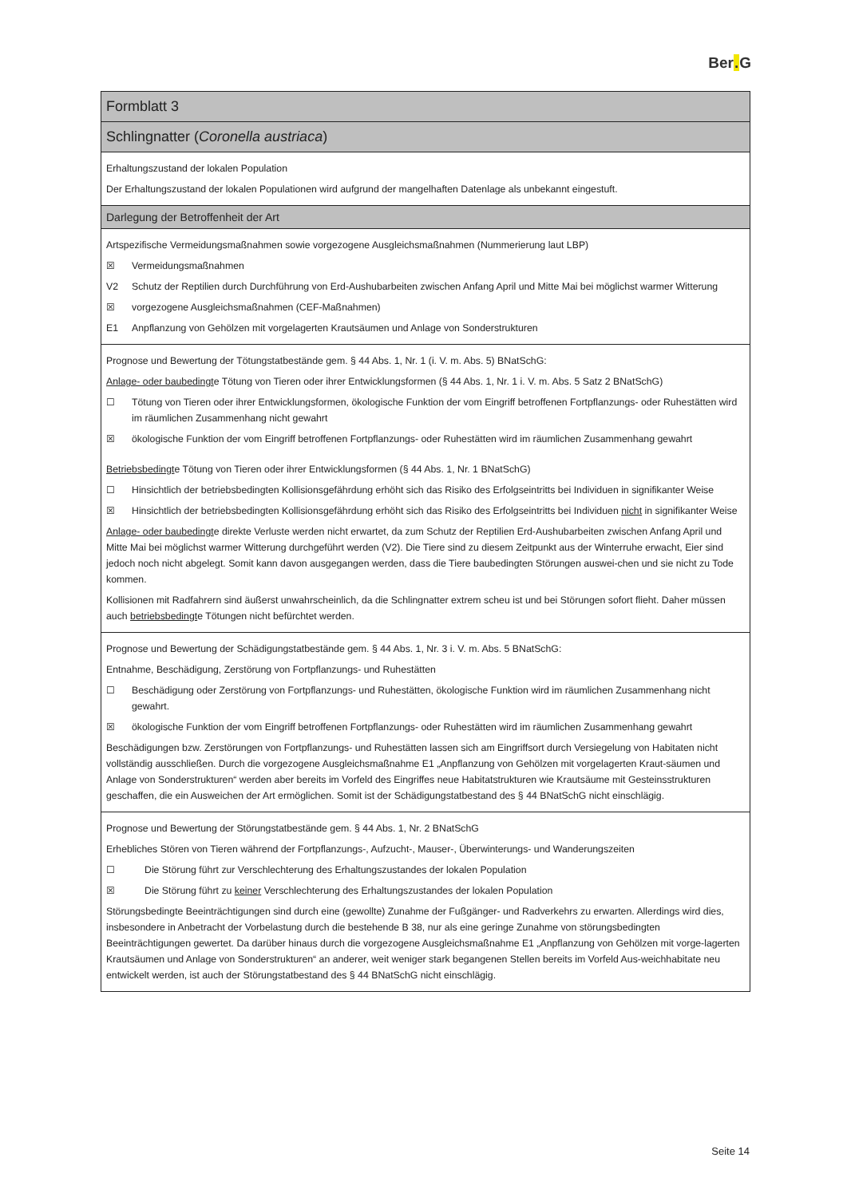Ber. G
| Formblatt 3 |
| Schlingnatter ( Coronella austriaca ) |
| Erhaltungszustand der lokalen Population Der Erhaltungszustand der lokalen Populationen wird aufgrund der mangelhaften Datenlage als unbekannt eingestuft. |
| Darlegung der Betroffenheit der Art |
| Artspezifische Vermeidungsmaßnahmen sowie vorgezogene Ausgleichsmaßnahmen (Nummerierung laut LBP) ☒ Vermeidungsmaßnahmen V2 Schutz der Reptilien durch Durchführung von Erd-Aushubarbeiten zwischen Anfang April und Mitte Mai bei möglichst warmer Witterung ☒ vorgezogene Ausgleichsmaßnahmen (CEF-Maßnahmen) E1 Anpflanzung von Gehölzen mit vorgelagerten Krautsäumen und Anlage von Sonderstrukturen |
| Prognose und Bewertung der Tötungstatbestände gem. § 44 Abs. 1, Nr. 1 (i. V. m. Abs. 5) BNatSchG: Anlage- oder baubedingt e Tötung von Tieren oder ihrer Entwicklungsformen (§ 44 Abs. 1, Nr. 1 i. V. m. Abs. 5 Satz 2 BNatSchG) ☐ Tötung von Tieren oder ihrer Entwicklungsformen, ökologische Funktion der vom Eingriff betroffenen Fortpflanzungs- oder Ruhestätten wird im räumlichen Zusammenhang nicht gewahrt ☒ ökologische Funktion der vom Eingriff betroffenen Fortpflanzungs- oder Ruhestätten wird im räumlichen Zusammenhang gewahrt Betriebsbedingt e Tötung von Tieren oder ihrer Entwicklungsformen (§ 44 Abs. 1, Nr. 1 BNatSchG) ☐ Hinsichtlich der betriebsbedingten Kollisionsgefährdung erhöht sich das Risiko des Erfolgseintritts bei Individuen in signifikanter Weise ☒ Hinsichtlich der betriebsbedingten Kollisionsgefährdung erhöht sich das Risiko des Erfolgseintritts bei Individuen nicht in signifikanter Weise Anlage- oder baubedingt e direkte Verluste werden nicht erwartet, da zum Schutz der Reptilien Erd-Aushubarbeiten zwischen Anfang April und Mitte Mai bei möglichst warmer Witterung durchgeführt werden (V2). Die Tiere sind zu diesem Zeitpunkt aus der Winterruhe erwacht, Eier sind jedoch noch nicht abgelegt. Somit kann davon ausgegangen werden, dass die Tiere baubedingten Störungen auswei-chen und sie nicht zu Tode kommen. Kollisionen mit Radfahrern sind äußerst unwahrscheinlich, da die Schlingnatter extrem scheu ist und bei Störungen sofort flieht. Daher müssen auch betriebsbedingt e Tötungen nicht befürchtet werden. |
| Prognose und Bewertung der Schädigungstatbestände gem. § 44 Abs. 1, Nr. 3 i. V. m. Abs. 5 BNatSchG: Entnahme, Beschädigung, Zerstörung von Fortpflanzungs- und Ruhestätten ☐ Beschädigung oder Zerstörung von Fortpflanzungs- und Ruhestätten, ökologische Funktion wird im räumlichen Zusammenhang nicht gewahrt. ☒ ökologische Funktion der vom Eingriff betroffenen Fortpflanzungs- oder Ruhestätten wird im räumlichen Zusammenhang gewahrt Beschädigungen bzw. Zerstörungen von Fortpflanzungs- und Ruhestätten lassen sich am Eingriffsort durch Versiegelung von Habitaten nicht vollständig ausschließen. Durch die vorgezogene Ausgleichsmaßnahme E1 „Anpflanzung von Gehölzen mit vorgelagerten Kraut-säumen und Anlage von Sonderstrukturen“ werden aber bereits im Vorfeld des Eingriffes neue Habitatstrukturen wie Krautsäume mit Gesteinsstrukturen geschaffen, die ein Ausweichen der Art ermöglichen. Somit ist der Schädigungstatbestand des § 44 BNatSchG nicht einschlägig. |
| Prognose und Bewertung der Störungstatbestände gem. § 44 Abs. 1, Nr. 2 BNatSchG Erhebliches Stören von Tieren während der Fortpflanzungs-, Aufzucht-, Mauser-, Überwinterungs- und Wanderungszeiten ☐ Die Störung führt zur Verschlechterung des Erhaltungszustandes der lokalen Population ☒ Die Störung führt zu keiner Verschlechterung des Erhaltungszustandes der lokalen Population Störungsbedingte Beeinträchtigungen sind durch eine (gewollte) Zunahme der Fußgänger- und Radverkehrs zu erwarten. Allerdings wird dies, insbesondere in Anbetracht der Vorbelastung durch die bestehende B 38, nur als eine geringe Zunahme von störungsbedingten Beeinträchtigungen gewertet. Da darüber hinaus durch die vorgezogene Ausgleichsmaßnahme E1 „Anpflanzung von Gehölzen mit vorge-lagerten Krautsäumen und Anlage von Sonderstrukturen“ an anderer, weit weniger stark begangenen Stellen bereits im Vorfeld Aus-weichhabitate neu entwickelt werden, ist auch der Störungstatbestand des § 44 BNatSchG nicht einschlägig. |
Seite 14